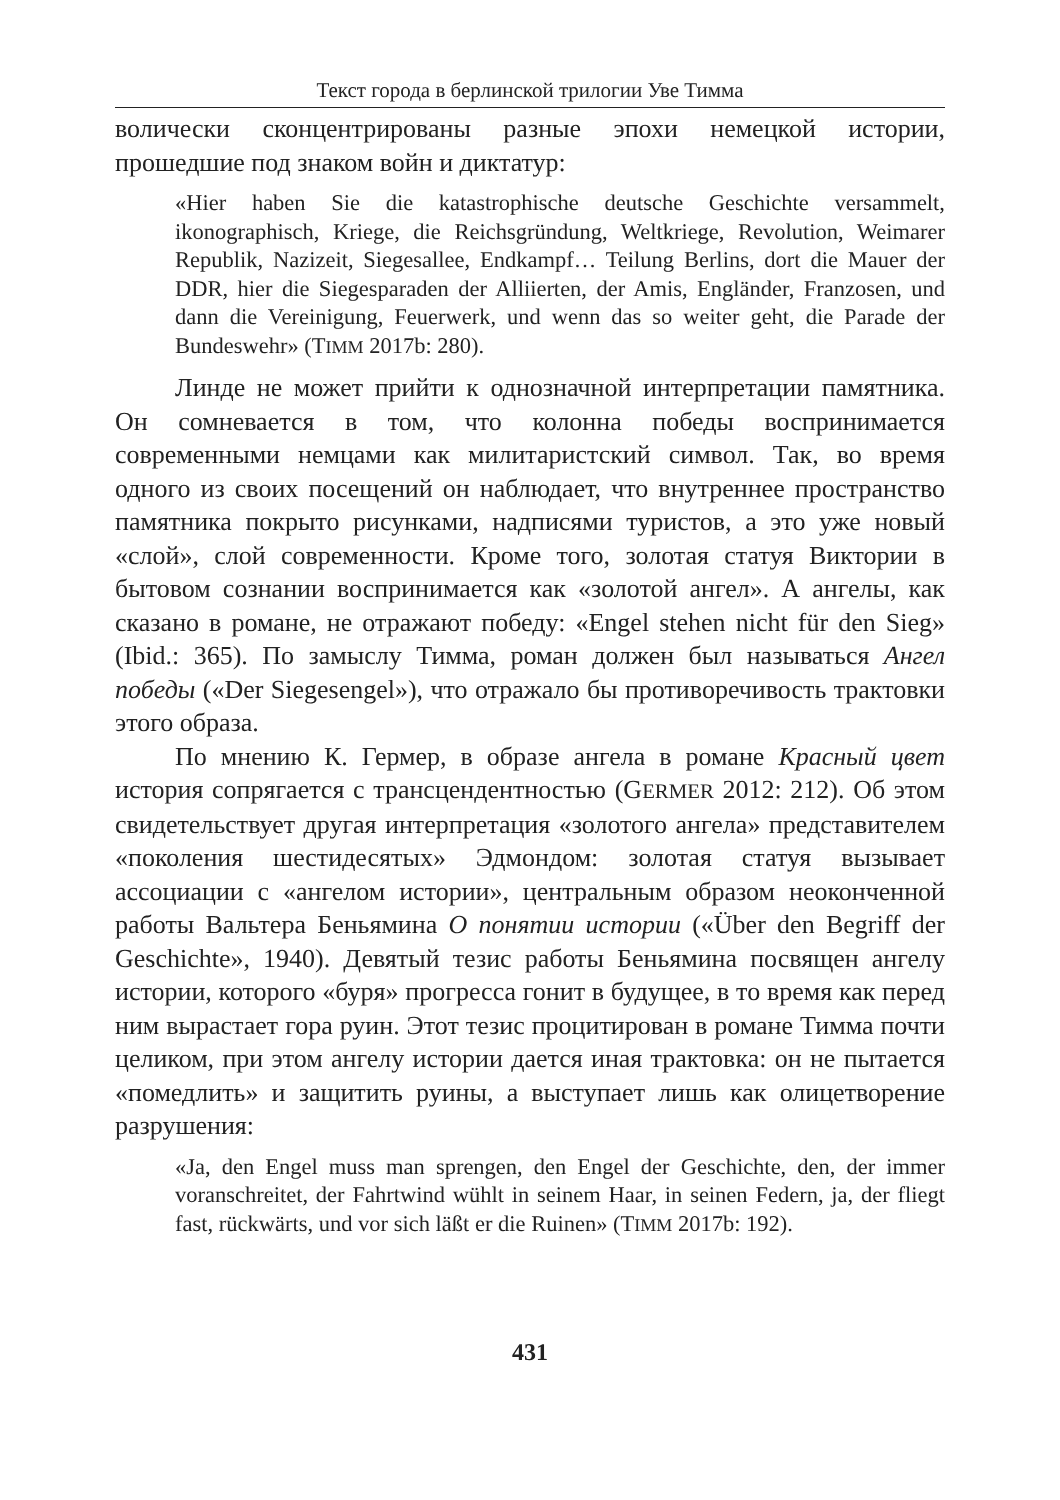Текст города в берлинской трилогии Уве Тимма
волически сконцентрированы разные эпохи немецкой истории, прошедшие под знаком войн и диктатур:
«Hier haben Sie die katastrophische deutsche Geschichte versammelt, ikonographisch, Kriege, die Reichsgründung, Weltkriege, Revolution, Weimarer Republik, Nazizeit, Siegesallee, Endkampf… Teilung Berlins, dort die Mauer der DDR, hier die Siegesparaden der Alliierten, der Amis, Engländer, Franzosen, und dann die Vereinigung, Feuerwerk, und wenn das so weiter geht, die Parade der Bundeswehr» (TIMM 2017b: 280).
Линде не может прийти к однозначной интерпретации памятника. Он сомневается в том, что колонна победы воспринимается современными немцами как милитаристский символ. Так, во время одного из своих посещений он наблюдает, что внутреннее пространство памятника покрыто рисунками, надписями туристов, а это уже новый «слой», слой современности. Кроме того, золотая статуя Виктории в бытовом сознании воспринимается как «золотой ангел». А ангелы, как сказано в романе, не отражают победу: «Engel stehen nicht für den Sieg» (Ibid.: 365). По замыслу Тимма, роман должен был называться Ангел победы («Der Siegesengel»), что отражало бы противоречивость трактовки этого образа.
По мнению К. Гермер, в образе ангела в романе Красный цвет история сопрягается с трансцендентностью (GERMER 2012: 212). Об этом свидетельствует другая интерпретация «золотого ангела» представителем «поколения шестидесятых» Эдмондом: золотая статуя вызывает ассоциации с «ангелом истории», центральным образом неоконченной работы Вальтера Беньямина О понятии истории («Über den Begriff der Geschichte», 1940). Девятый тезис работы Беньямина посвящен ангелу истории, которого «буря» прогресса гонит в будущее, в то время как перед ним вырастает гора руин. Этот тезис процитирован в романе Тимма почти целиком, при этом ангелу истории дается иная трактовка: он не пытается «помедлить» и защитить руины, а выступает лишь как олицетворение разрушения:
«Ja, den Engel muss man sprengen, den Engel der Geschichte, den, der immer voranschreitet, der Fahrtwind wühlt in seinem Haar, in seinen Federn, ja, der fliegt fast, rückwärts, und vor sich läßt er die Ruinen» (TIMM 2017b: 192).
431